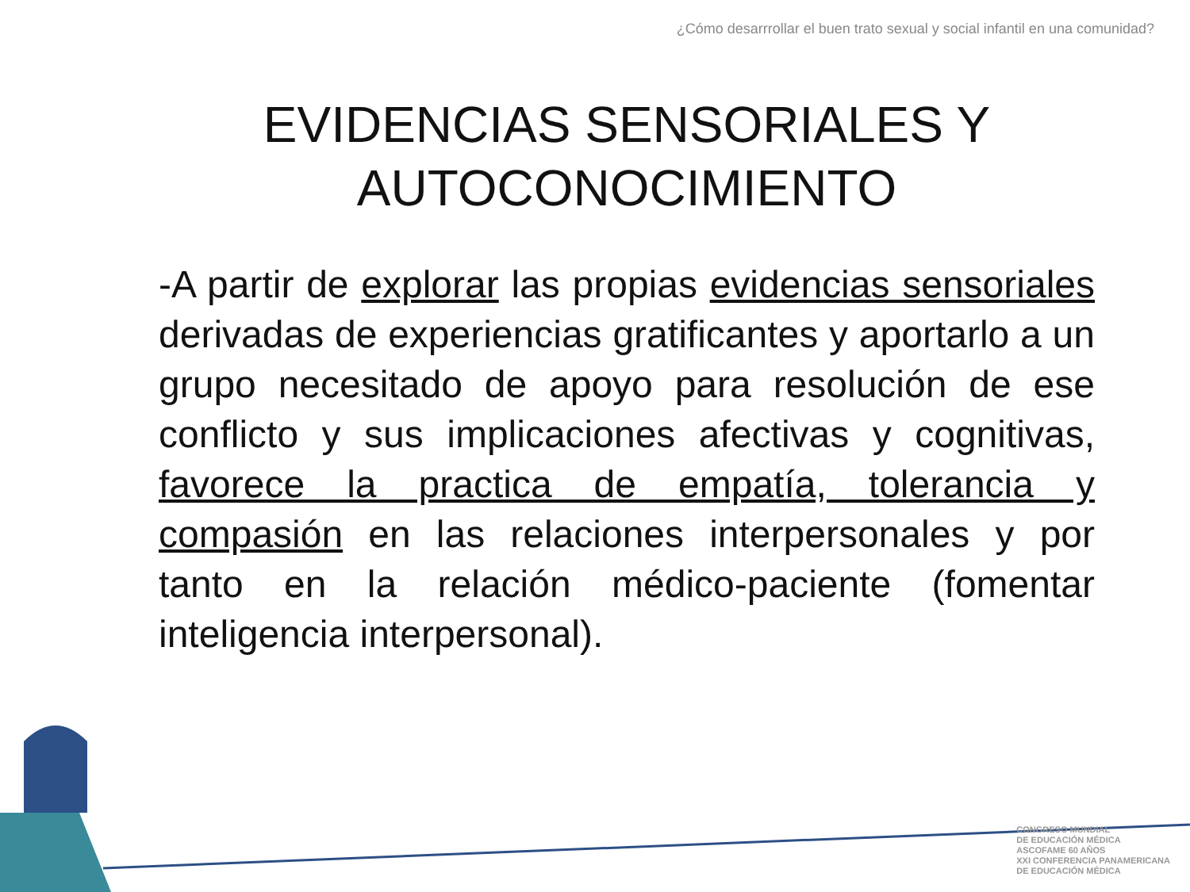¿Cómo desarrrollar el buen trato sexual y social infantil en una comunidad?
EVIDENCIAS SENSORIALES Y AUTOCONOCIMIENTO
-A partir de explorar las propias evidencias sensoriales derivadas de experiencias gratificantes y aportarlo a un grupo necesitado de apoyo para resolución de ese conflicto y sus implicaciones afectivas y cognitivas, favorece la practica de empatía, tolerancia y compasión en las relaciones interpersonales y por tanto en la relación médico-paciente (fomentar inteligencia interpersonal).
CONGRESO MUNDIAL
DE EDUCACIÓN MÉDICA
ASCOFAME 60 AÑOS
XXI CONFERENCIA PANAMERICANA
DE EDUCACIÓN MÉDICA